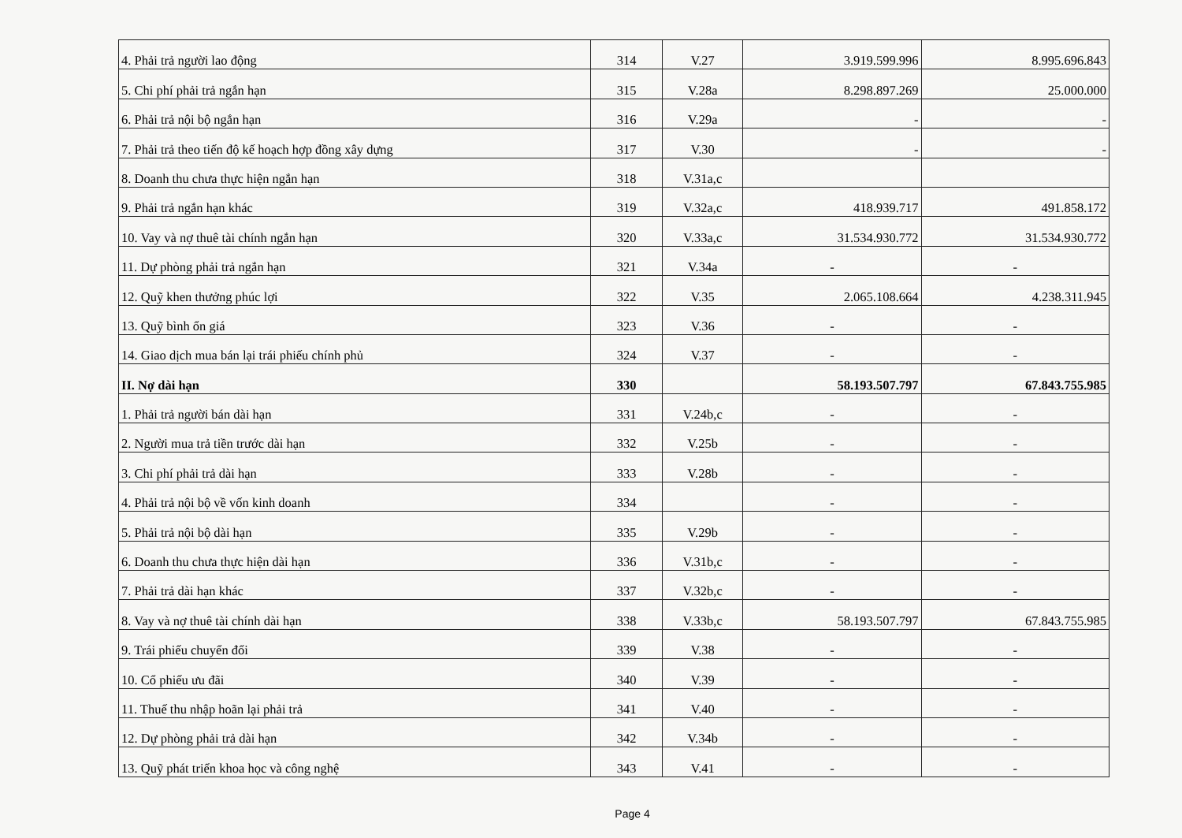| 4. Phải trả người lao động | 314 | V.27 | 3.919.599.996 | 8.995.696.843 |
| 5. Chi phí phải trả ngắn hạn | 315 | V.28a | 8.298.897.269 | 25.000.000 |
| 6. Phải trả nội bộ ngắn hạn | 316 | V.29a | - | - |
| 7. Phải trả theo tiến độ kế hoạch hợp đồng xây dựng | 317 | V.30 | - | - |
| 8. Doanh thu chưa thực hiện ngắn hạn | 318 | V.31a,c | | |
| 9. Phải trả ngắn hạn khác | 319 | V.32a,c | 418.939.717 | 491.858.172 |
| 10. Vay và nợ thuê tài chính ngắn hạn | 320 | V.33a,c | 31.534.930.772 | 31.534.930.772 |
| 11. Dự phòng phải trả ngắn hạn | 321 | V.34a | - | - |
| 12. Quỹ khen thưởng phúc lợi | 322 | V.35 | 2.065.108.664 | 4.238.311.945 |
| 13. Quỹ bình ổn giá | 323 | V.36 | - | - |
| 14. Giao dịch mua bán lại trái phiếu chính phủ | 324 | V.37 | - | - |
| II. Nợ dài hạn | 330 | | 58.193.507.797 | 67.843.755.985 |
| 1. Phải trả người bán dài hạn | 331 | V.24b,c | - | - |
| 2. Người mua trả tiền trước dài hạn | 332 | V.25b | - | - |
| 3. Chi phí phải trả dài hạn | 333 | V.28b | - | - |
| 4. Phải trả nội bộ về vốn kinh doanh | 334 | | - | - |
| 5. Phải trả nội bộ dài hạn | 335 | V.29b | - | - |
| 6. Doanh thu chưa thực hiện dài hạn | 336 | V.31b,c | - | - |
| 7. Phải trả dài hạn khác | 337 | V.32b,c | - | - |
| 8. Vay và nợ thuê tài chính dài hạn | 338 | V.33b,c | 58.193.507.797 | 67.843.755.985 |
| 9. Trái phiếu chuyển đổi | 339 | V.38 | - | - |
| 10. Cổ phiếu ưu đãi | 340 | V.39 | - | - |
| 11. Thuế thu nhập hoãn lại phải trả | 341 | V.40 | - | - |
| 12. Dự phòng phải trả dài hạn | 342 | V.34b | - | - |
| 13. Quỹ phát triển khoa học và công nghệ | 343 | V.41 | - | - |
Page 4